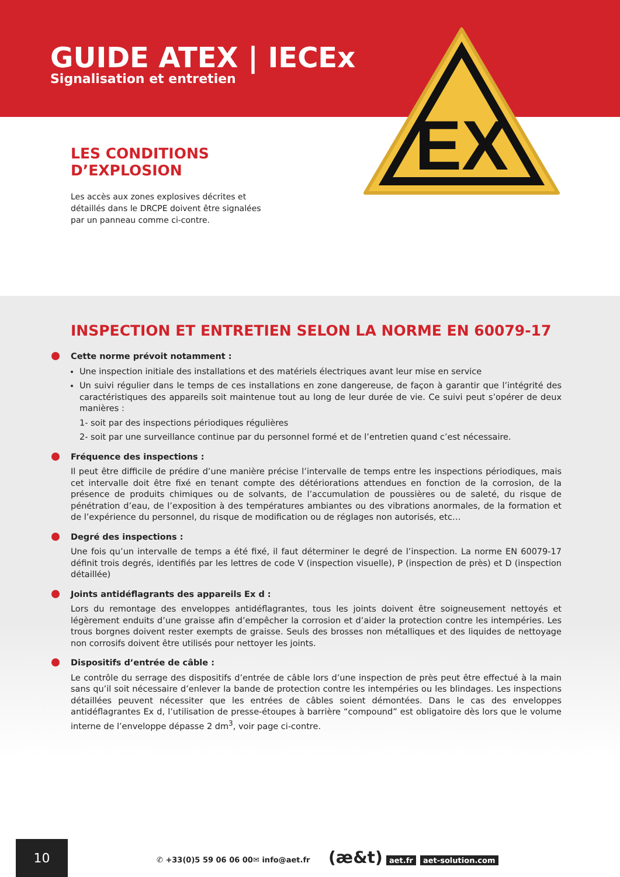GUIDE ATEX | IECEx
Signalisation et entretien
EX
LES CONDITIONS D’EXPLOSION
Les accès aux zones explosives décrites et détaillés dans le DRCPE doivent être signalées par un panneau comme ci-contre.
INSPECTION ET ENTRETIEN SELON LA NORME EN 60079-17
Cette norme prévoit notamment :
Une inspection initiale des installations et des matériels électriques avant leur mise en service
Un suivi régulier dans le temps de ces installations en zone dangereuse, de façon à garantir que l’intégrité des caractéristiques des appareils soit maintenue tout au long de leur durée de vie. Ce suivi peut s’opérer de deux manières :
1- soit par des inspections périodiques régulières
2- soit par une surveillance continue par du personnel formé et de l’entretien quand c’est nécessaire.
Fréquence des inspections :
Il peut être difficile de prédire d’une manière précise l’intervalle de temps entre les inspections périodiques, mais cet intervalle doit être fixé en tenant compte des détériorations attendues en fonction de la corrosion, de la présence de produits chimiques ou de solvants, de l’accumulation de poussières ou de saleté, du risque de pénétration d’eau, de l’exposition à des températures ambiantes ou des vibrations anormales, de la formation et de l’expérience du personnel, du risque de modification ou de réglages non autorisés, etc…
Degré des inspections :
Une fois qu’un intervalle de temps a été fixé, il faut déterminer le degré de l’inspection. La norme EN 60079-17 définit trois degrés, identifiés par les lettres de code V (inspection visuelle), P (inspection de près) et D (inspection détaillée)
Joints antidéflagrants des appareils Ex d :
Lors du remontage des enveloppes antidéflagrantes, tous les joints doivent être soigneusement nettoyés et légèrement enduits d’une graisse afin d’empêcher la corrosion et d’aider la protection contre les intempéries. Les trous borgnes doivent rester exempts de graisse. Seuls des brosses non métalliques et des liquides de nettoyage non corrosifs doivent être utilisés pour nettoyer les joints.
Dispositifs d’entrée de câble :
Le contrôle du serrage des dispositifs d’entrée de câble lors d’une inspection de près peut être effectué à la main sans qu’il soit nécessaire d’enlever la bande de protection contre les intempéries ou les blindages. Les inspections détaillées peuvent nécessiter que les entrées de câbles soient démontées. Dans le cas des enveloppes antidéflagrantes Ex d, l’utilisation de presse-étoupes à barrière “compound” est obligatoire dès lors que le volume interne de l’enveloppe dépasse 2 dm<sup>3</sup>, voir page ci-contre.
10
✆ +33(0)5 59 06 06 00 ✉ info@aet.fr (æ&t) aet.fr aet-solution.com